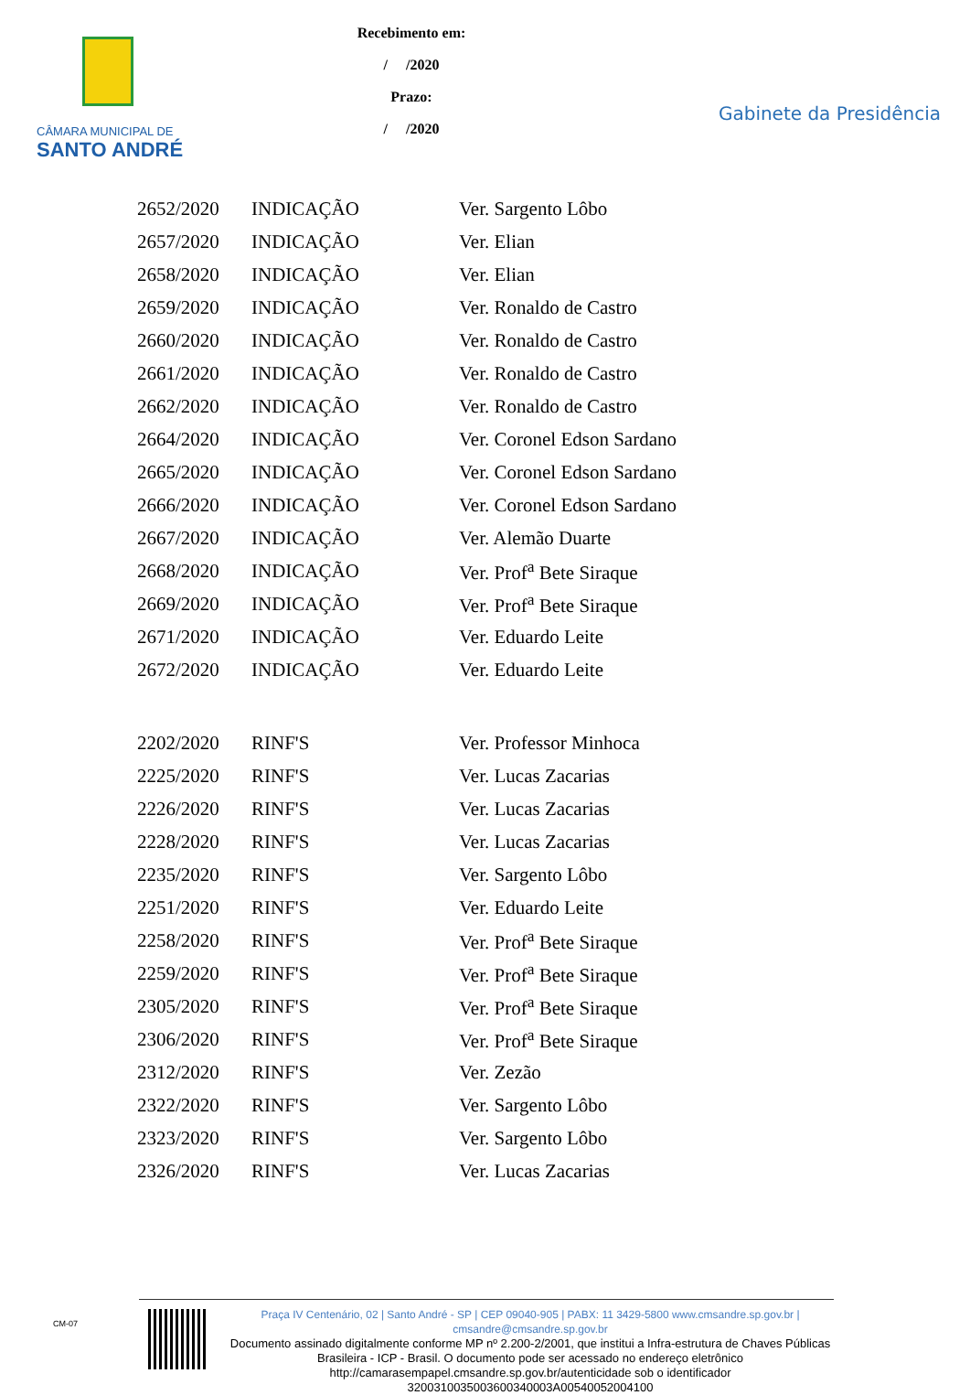CÂMARA MUNICIPAL DE
SANTO ANDRÉ
Recebimento em:
/ /2020
Prazo:
/ /2020
Gabinete da Presidência
| 2652/2020 | INDICAÇÃO | Ver. Sargento Lôbo |
| 2657/2020 | INDICAÇÃO | Ver. Elian |
| 2658/2020 | INDICAÇÃO | Ver. Elian |
| 2659/2020 | INDICAÇÃO | Ver. Ronaldo de Castro |
| 2660/2020 | INDICAÇÃO | Ver. Ronaldo de Castro |
| 2661/2020 | INDICAÇÃO | Ver. Ronaldo de Castro |
| 2662/2020 | INDICAÇÃO | Ver. Ronaldo de Castro |
| 2664/2020 | INDICAÇÃO | Ver. Coronel Edson Sardano |
| 2665/2020 | INDICAÇÃO | Ver. Coronel Edson Sardano |
| 2666/2020 | INDICAÇÃO | Ver. Coronel Edson Sardano |
| 2667/2020 | INDICAÇÃO | Ver. Alemão Duarte |
| 2668/2020 | INDICAÇÃO | Ver. Prof<sup>a</sup> Bete Siraque |
| 2669/2020 | INDICAÇÃO | Ver. Prof<sup>a</sup> Bete Siraque |
| 2671/2020 | INDICAÇÃO | Ver. Eduardo Leite |
| 2672/2020 | INDICAÇÃO | Ver. Eduardo Leite |
| 2202/2020 | RINF'S | Ver. Professor Minhoca |
| 2225/2020 | RINF'S | Ver. Lucas Zacarias |
| 2226/2020 | RINF'S | Ver. Lucas Zacarias |
| 2228/2020 | RINF'S | Ver. Lucas Zacarias |
| 2235/2020 | RINF'S | Ver. Sargento Lôbo |
| 2251/2020 | RINF'S | Ver. Eduardo Leite |
| 2258/2020 | RINF'S | Ver. Prof<sup>a</sup> Bete Siraque |
| 2259/2020 | RINF'S | Ver. Prof<sup>a</sup> Bete Siraque |
| 2305/2020 | RINF'S | Ver. Prof<sup>a</sup> Bete Siraque |
| 2306/2020 | RINF'S | Ver. Prof<sup>a</sup> Bete Siraque |
| 2312/2020 | RINF'S | Ver. Zezão |
| 2322/2020 | RINF'S | Ver. Sargento Lôbo |
| 2323/2020 | RINF'S | Ver. Sargento Lôbo |
| 2326/2020 | RINF'S | Ver. Lucas Zacarias |
CM-07
Praça IV Centenário, 02 | Santo André - SP | CEP 09040-905 | PABX: 11 3429-5800 www.cmsandre.sp.gov.br | cmsandre@cmsandre.sp.gov.br
Documento assinado digitalmente conforme MP nº 2.200-2/2001, que institui a Infra-estrutura de Chaves Públicas Brasileira - ICP - Brasil. O documento pode ser acessado no endereço eletrônico http://camarasempapel.cmsandre.sp.gov.br/autenticidade sob o identificador 3200310035003600340003A00540052004100